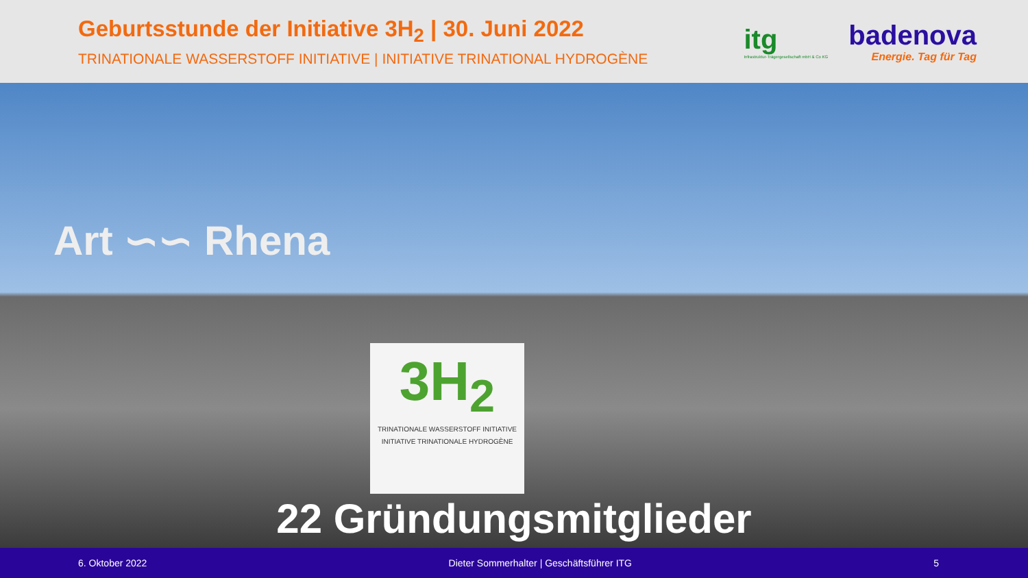Geburtsstunde der Initiative 3H<sub>2</sub> | 30. Juni 2022
TRINATIONALE WASSERSTOFF INITIATIVE | INITIATIVE TRINATIONAL HYDROGÈNE
itg
Infrastruktur-Trägergesellschaft mbH & Co KG
badenova
Energie. Tag für Tag
Art ∽∽ Rhena
3H<sub>2</sub>
TRINATIONALE WASSERSTOFF INITIATIVE
INITIATIVE TRINATIONALE HYDROGÈNE
22 Gründungsmitglieder
6. Oktober 2022 Dieter Sommerhalter | Geschäftsführer ITG 5